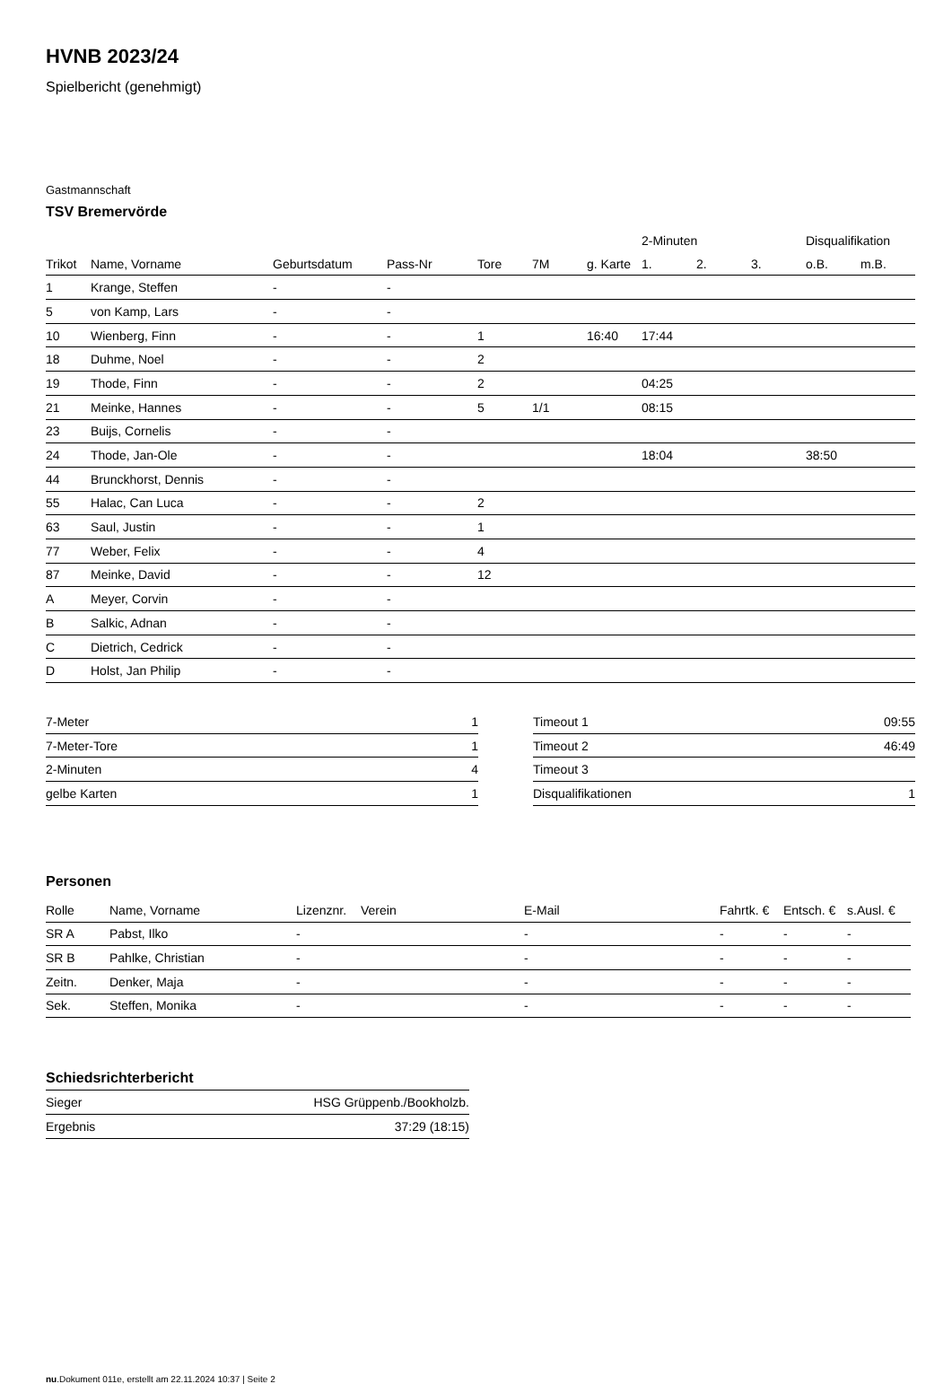HVNB 2023/24
Spielbericht (genehmigt)
Gastmannschaft
TSV Bremervörde
| | | | | | | | 2-Minuten | | | Disqualifikation | |
| --- | --- | --- | --- | --- | --- | --- | --- | --- | --- | --- | --- |
| Trikot | Name, Vorname | Geburtsdatum | Pass-Nr | Tore | 7M | g. Karte | 1. | 2. | 3. | o.B. | m.B. |
| 1 | Krange, Steffen | - | - | | | | | | | | |
| 5 | von Kamp, Lars | - | - | | | | | | | | |
| 10 | Wienberg, Finn | - | - | 1 | | 16:40 | 17:44 | | | | |
| 18 | Duhme, Noel | - | - | 2 | | | | | | | |
| 19 | Thode, Finn | - | - | 2 | | | 04:25 | | | | |
| 21 | Meinke, Hannes | - | - | 5 | 1/1 | | 08:15 | | | | |
| 23 | Buijs, Cornelis | - | - | | | | | | | | |
| 24 | Thode, Jan-Ole | - | - | | | | 18:04 | | | 38:50 | |
| 44 | Brunckhorst, Dennis | - | - | | | | | | | | |
| 55 | Halac, Can Luca | - | - | 2 | | | | | | | |
| 63 | Saul, Justin | - | - | 1 | | | | | | | |
| 77 | Weber, Felix | - | - | 4 | | | | | | | |
| 87 | Meinke, David | - | - | 12 | | | | | | | |
| A | Meyer, Corvin | - | - | | | | | | | | |
| B | Salkic, Adnan | - | - | | | | | | | | |
| C | Dietrich, Cedrick | - | - | | | | | | | | |
| D | Holst, Jan Philip | - | - | | | | | | | | |
| 7-Meter | 1 |
| 7-Meter-Tore | 1 |
| 2-Minuten | 4 |
| gelbe Karten | 1 |
| Timeout 1 | 09:55 |
| Timeout 2 | 46:49 |
| Timeout 3 | |
| Disqualifikationen | 1 |
Personen
| Rolle | Name, Vorname | Lizenznr. | Verein | E-Mail | Fahrtk. € | Entsch. € | s.Ausl. € |
| --- | --- | --- | --- | --- | --- | --- | --- |
| SR A | Pabst, Ilko | - | | - | - | - | - |
| SR B | Pahlke, Christian | - | | - | - | - | - |
| Zeitn. | Denker, Maja | - | | - | - | - | - |
| Sek. | Steffen, Monika | - | | - | - | - | - |
Schiedsrichterbericht
| Sieger | HSG Grüppenb./Bookholzb. |
| Ergebnis | 37:29 (18:15) |
nu.Dokument 011e, erstellt am 22.11.2024 10:37 | Seite 2